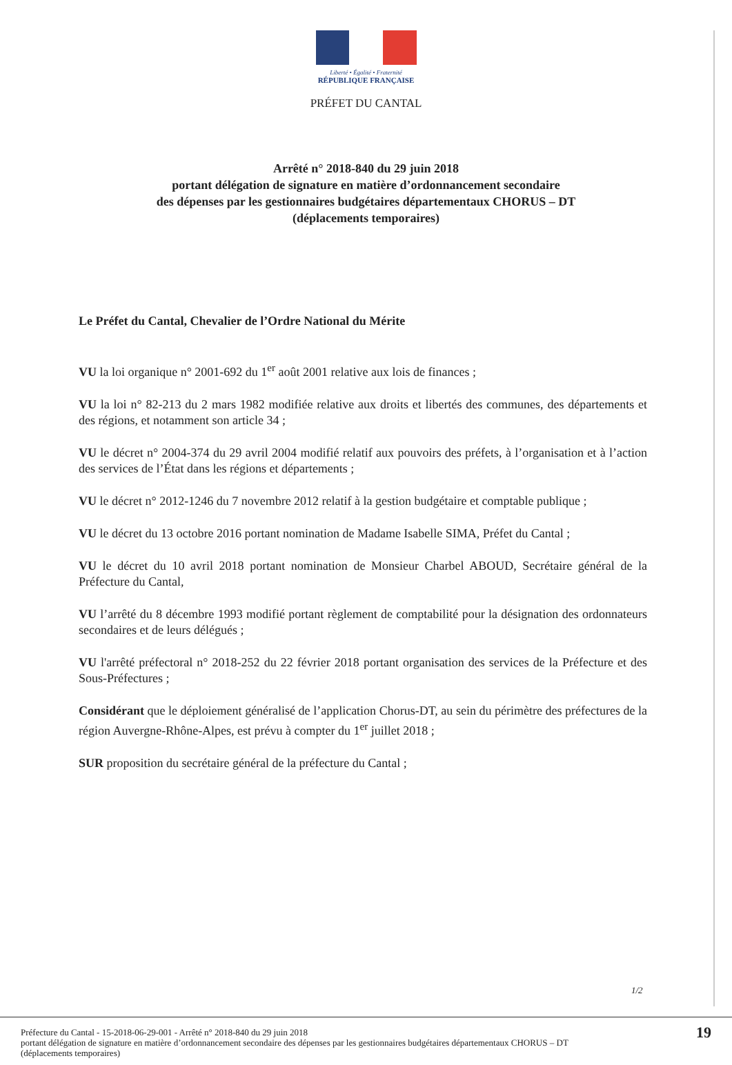Liberté • Égalité • Fraternité
RÉPUBLIQUE FRANÇAISE
PRÉFET DU CANTAL
Arrêté n° 2018-840 du 29 juin 2018
portant délégation de signature en matière d’ordonnancement secondaire
des dépenses par les gestionnaires budgétaires départementaux CHORUS – DT
(déplacements temporaires)
Le Préfet du Cantal, Chevalier de l’Ordre National du Mérite
VU la loi organique n° 2001-692 du 1<sup>er</sup> août 2001 relative aux lois de finances ;
VU la loi n° 82-213 du 2 mars 1982 modifiée relative aux droits et libertés des communes, des départements et des régions, et notamment son article 34 ;
VU le décret n° 2004-374 du 29 avril 2004 modifié relatif aux pouvoirs des préfets, à l’organisation et à l’action des services de l’État dans les régions et départements ;
VU le décret n° 2012-1246 du 7 novembre 2012 relatif à la gestion budgétaire et comptable publique ;
VU le décret du 13 octobre 2016 portant nomination de Madame Isabelle SIMA, Préfet du Cantal ;
VU le décret du 10 avril 2018 portant nomination de Monsieur Charbel ABOUD, Secrétaire général de la Préfecture du Cantal,
VU l’arrêté du 8 décembre 1993 modifié portant règlement de comptabilité pour la désignation des ordonnateurs secondaires et de leurs délégués ;
VU l'arrêté préfectoral n° 2018-252 du 22 février 2018 portant organisation des services de la Préfecture et des Sous-Préfectures ;
Considérant que le déploiement généralisé de l’application Chorus-DT, au sein du périmètre des préfectures de la région Auvergne-Rhône-Alpes, est prévu à compter du 1<sup>er</sup> juillet 2018 ;
SUR proposition du secrétaire général de la préfecture du Cantal ;
1/2
Préfecture du Cantal - 15-2018-06-29-001 - Arrêté n° 2018-840 du 29 juin 2018
portant délégation de signature en matière d’ordonnancement secondaire des dépenses par les gestionnaires budgétaires départementaux CHORUS – DT
(déplacements temporaires)
19